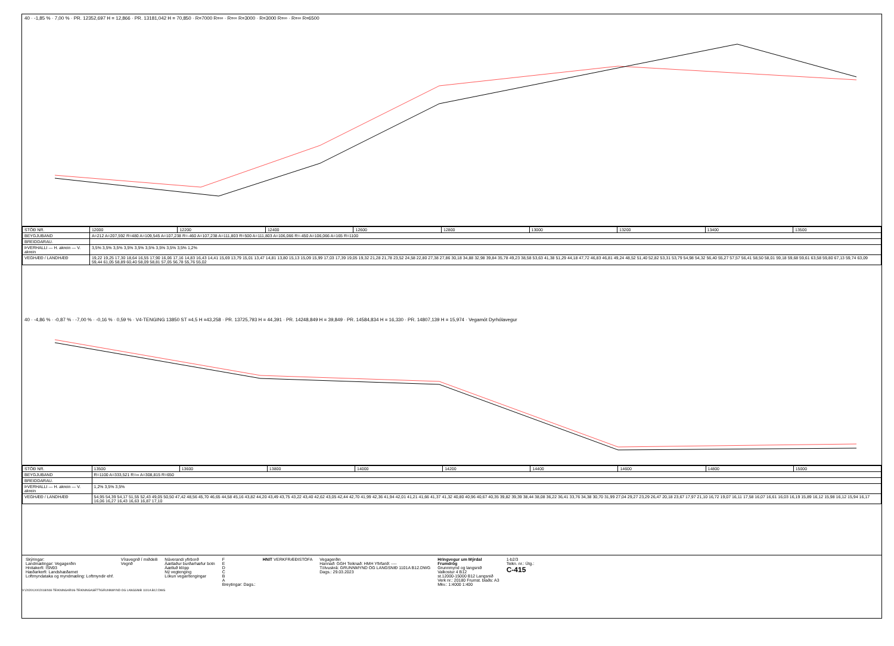40 · -1,85 % · 7,00 % · PR. 12352,697 H = 12,866 · PR. 13181,042 H = 70,850 · R=7000 R=∞ · R=∞ R=3000 · R=3000 R=∞ · R=∞ R=6500
| STÖÐ NR. | 12000 | 12200 | 12400 | 12600 | 12800 | 13000 | 13200 | 13400 | 13500 |
| BEYGJUBAND | A=212 A=207,592 R=480 A=109,545 A=107,238 R=-460 A=107,238 A=111,803 R=500 A=111,803 A=106,066 R=-450 A=106,066 A=165 R=1100 | | | | | | | | |
| BREIDDARAU. | | | | | | | | | |
| ÞVERHALLI — H. akrein — V. akrein | 3,5% 3,5% 3,5% 3,5% 3,5% 3,5% 3,5% 3,5% 3,5% 1,2% | | | | | | | | |
| VEGHÆÐ / LANDHÆÐ | 19,22 19,25 17,30 18,64 16,55 17,90 16,06 17,16 14,83 16,43 14,41 15,69 13,79 15,01 13,47 14,81 13,80 15,13 15,09 15,99 17,03 17,39 19,05 19,32 21,28 21,78 23,52 24,58 22,80 27,38 27,86 30,18 34,88 32,98 39,84 35,78 49,23 38,58 53,63 41,38 51,29 44,18 47,72 46,83 46,81 49,24 48,52 51,40 52,82 53,31 53,79 54,98 54,32 56,40 55,27 57,57 56,41 58,50 58,01 59,18 59,68 59,61 63,58 59,80 67,13 59,74 63,09 59,44 61,05 58,89 60,40 58,09 58,81 57,05 56,78 55,76 55,02 | | | | | | | | |
40 · -4,86 % · -0,87 % · -7,00 % · -0,16 % · 0,59 % · V4-TENGING 13850 ST =4,5 H =43,258 · PR. 13725,793 H = 44,391 · PR. 14248,849 H = 39,849 · PR. 14584,834 H = 16,330 · PR. 14807,139 H = 15,974 · Vegamót Dyrhólavegur
| STÖÐ NR. | 13500 | 13600 | 13800 | 14000 | 14200 | 14400 | 14600 | 14800 | 15000 |
| BEYGJUBAND | R=1100 A=333,521 R=∞ A=308,815 R=650 | | | | | | | | |
| BREIDDARAU. | | | | | | | | | |
| ÞVERHALLI — H. akrein — V. akrein | 1,2% 3,5% 3,5% | | | | | | | | |
| VEGHÆÐ / LANDHÆÐ | 54,95 54,39 54,17 51,55 52,43 49,05 50,50 47,42 48,56 45,70 46,65 44,58 45,16 43,82 44,20 43,49 43,75 43,22 43,40 42,62 43,05 42,44 42,70 41,99 42,36 41,94 42,01 41,21 41,66 41,37 41,32 40,80 40,96 40,67 40,35 39,82 39,39 38,44 38,08 36,22 36,41 33,76 34,38 30,70 31,99 27,04 29,27 23,29 26,47 20,18 23,67 17,97 21,10 16,72 19,07 16,11 17,58 16,07 16,61 16,03 16,19 15,89 16,12 15,98 16,12 15,94 16,17 16,06 16,27 16,43 16,63 16,87 17,10 | | | | | | | | |
Skýringar:
Landmælingar: Vegagerðin
Hnitakerfi: ÍSN93
Hæðarkerfi: Landshæðarnet
Loftmyndataka og myndmæling: Loftmyndir ehf.
Víravegrið í miðdeili
Vegrið
Núverandi yfirborð
Áætlaður burðarhæfur botn
Áætluð klöpp
Ný vegtenging
Lokun vegar/tengingar
F
E
D
C
B
A
Breytingar: Dags.:
HNIT VERKFRÆÐISTOFA Vegagerðin
Hannað: GGH Teiknað: HMH Yfirfarið: ----
Tölvuskrá: GRUNNMYND OG LANGSNIÐ 1101A B12.DWG
Dags.: 29.03.2023
Hringvegur um Mýrdal
Frumdrög
Grunnmynd og langsnið
Valkostur 4 B12
st.12000-15000 B12 Langsnið
Verk nr.: 20180 Frumst. blaðs: A3
Mkv.: 1:4000 1:400
1-b2/3
Teikn. nr.: Útg.:
C-415
V:\2020\1XX\20180\08-TEIKNINGAR\06-TEIKNINGASETT\GRUNNMYND OG LANGSNIÐ 1101A B12.DWG